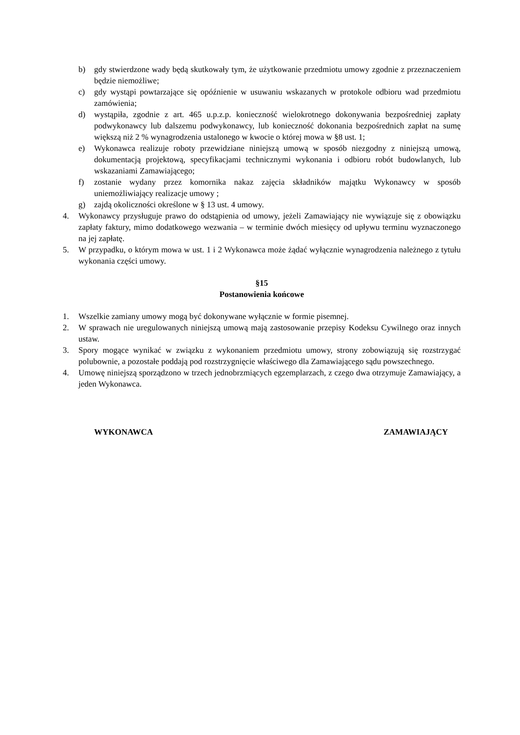b) gdy stwierdzone wady będą skutkowały tym, że użytkowanie przedmiotu umowy zgodnie z przeznaczeniem będzie niemożliwe;
c) gdy wystąpi powtarzające się opóźnienie w usuwaniu wskazanych w protokole odbioru wad przedmiotu zamówienia;
d) wystąpiła, zgodnie z art. 465 u.p.z.p. konieczność wielokrotnego dokonywania bezpośredniej zapłaty podwykonawcy lub dalszemu podwykonawcy, lub konieczność dokonania bezpośrednich zapłat na sumę większą niż 2 % wynagrodzenia ustalonego w kwocie o której mowa w §8 ust. 1;
e) Wykonawca realizuje roboty przewidziane niniejszą umową w sposób niezgodny z niniejszą umową, dokumentacją projektową, specyfikacjami technicznymi wykonania i odbioru robót budowlanych, lub wskazaniami Zamawiającego;
f) zostanie wydany przez komornika nakaz zajęcia składników majątku Wykonawcy w sposób uniemożliwiający realizacje umowy ;
g) zajdą okoliczności określone w § 13 ust. 4 umowy.
4. Wykonawcy przysługuje prawo do odstąpienia od umowy, jeżeli Zamawiający nie wywiązuje się z obowiązku zapłaty faktury, mimo dodatkowego wezwania – w terminie dwóch miesięcy od upływu terminu wyznaczonego na jej zapłatę.
5. W przypadku, o którym mowa w ust. 1 i 2 Wykonawca może żądać wyłącznie wynagrodzenia należnego z tytułu wykonania części umowy.
§15
Postanowienia końcowe
1. Wszelkie zamiany umowy mogą być dokonywane wyłącznie w formie pisemnej.
2. W sprawach nie uregulowanych niniejszą umową mają zastosowanie przepisy Kodeksu Cywilnego oraz innych ustaw.
3. Spory mogące wynikać w związku z wykonaniem przedmiotu umowy, strony zobowiązują się rozstrzygać polubownie, a pozostałe poddają pod rozstrzygnięcie właściwego dla Zamawiającego sądu powszechnego.
4. Umowę niniejszą sporządzono w trzech jednobrzmiących egzemplarzach, z czego dwa otrzymuje Zamawiający, a jeden Wykonawca.
WYKONAWCA ZAMAWIAJĄCY